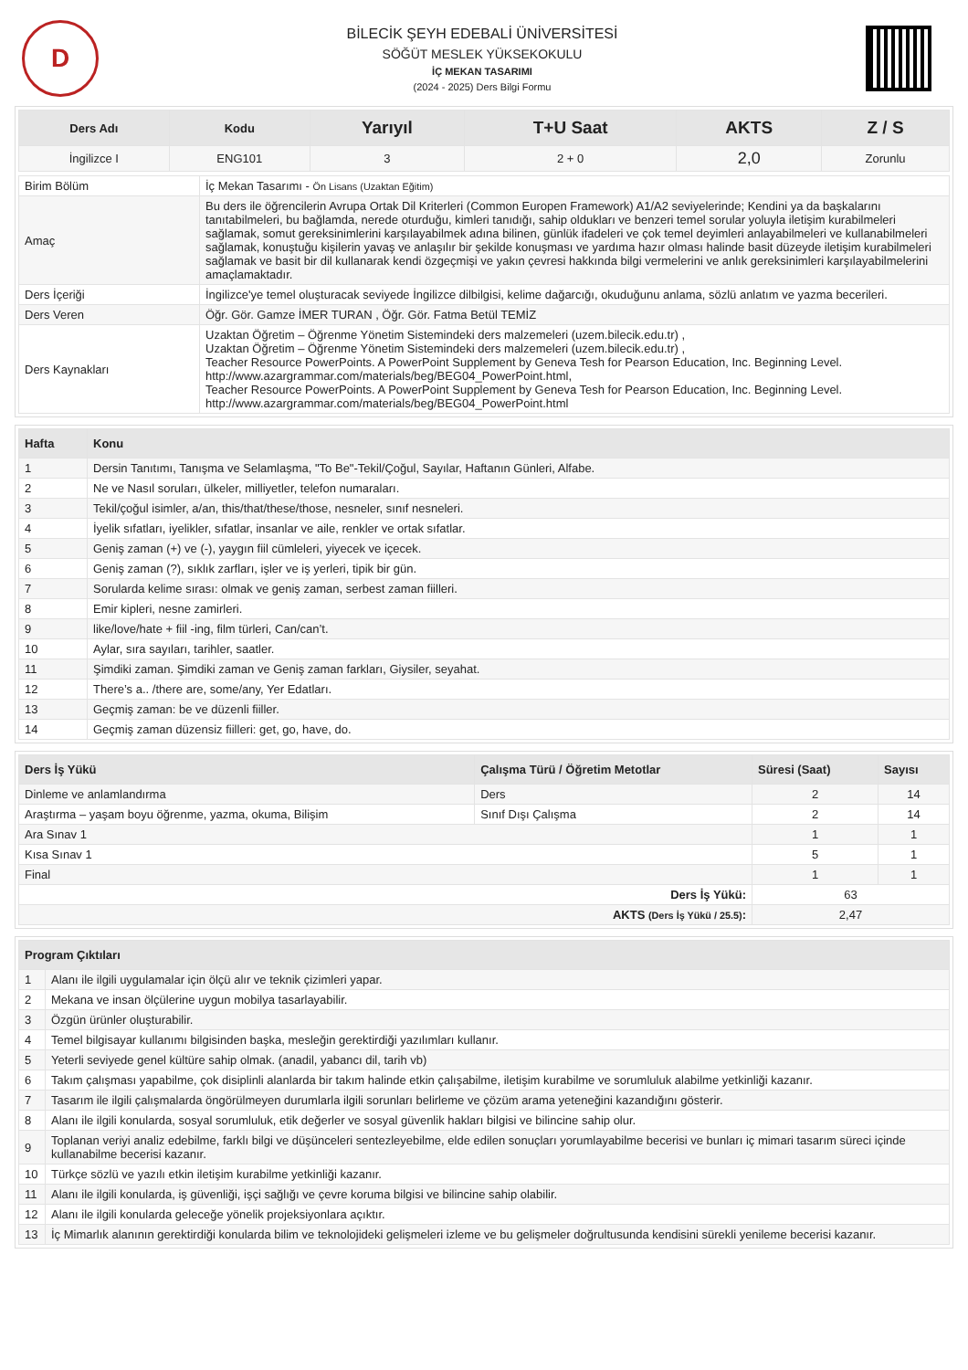D
BİLECİK ŞEYH EDEBALİ ÜNİVERSİTESİ
SÖĞÜT MESLEK YÜKSEKOKULU
İÇ MEKAN TASARIMI
(2024 - 2025) Ders Bilgi Formu
| Ders Adı | Kodu | Yarıyıl | T+U Saat | AKTS | Z / S |
| --- | --- | --- | --- | --- | --- |
| İngilizce I | ENG101 | 3 | 2 + 0 | 2,0 | Zorunlu |
| Birim Bölüm | İç Mekan Tasarımı - Ön Lisans (Uzaktan Eğitim) |
| Amaç | Bu ders ile öğrencilerin Avrupa Ortak Dil Kriterleri (Common Europen Framework) A1/A2 seviyelerinde; Kendini ya da başkalarını tanıtabilmeleri, bu bağlamda, nerede oturduğu, kimleri tanıdığı, sahip oldukları ve benzeri temel sorular yoluyla iletişim kurabilmeleri sağlamak, somut gereksinimlerini karşılayabilmek adına bilinen, günlük ifadeleri ve çok temel deyimleri anlayabilmeleri ve kullanabilmeleri sağlamak, konuştuğu kişilerin yavaş ve anlaşılır bir şekilde konuşması ve yardıma hazır olması halinde basit düzeyde iletişim kurabilmeleri sağlamak ve basit bir dil kullanarak kendi özgeçmişi ve yakın çevresi hakkında bilgi vermelerini ve anlık gereksinimleri karşılayabilmelerini amaçlamaktadır. |
| Ders İçeriği | İngilizce'ye temel oluşturacak seviyede İngilizce dilbilgisi, kelime dağarcığı, okuduğunu anlama, sözlü anlatım ve yazma becerileri. |
| Ders Veren | Öğr. Gör. Gamze İMER TURAN , Öğr. Gör. Fatma Betül TEMİZ |
| Ders Kaynakları | Uzaktan Öğretim – Öğrenme Yönetim Sistemindeki ders malzemeleri (uzem.bilecik.edu.tr) , Uzaktan Öğretim – Öğrenme Yönetim Sistemindeki ders malzemeleri (uzem.bilecik.edu.tr) , Teacher Resource PowerPoints. A PowerPoint Supplement by Geneva Tesh for Pearson Education, Inc. Beginning Level. http://www.azargrammar.com/materials/beg/BEG04_PowerPoint.html, Teacher Resource PowerPoints. A PowerPoint Supplement by Geneva Tesh for Pearson Education, Inc. Beginning Level. http://www.azargrammar.com/materials/beg/BEG04_PowerPoint.html |
| Hafta | Konu |
| --- | --- |
| 1 | Dersin Tanıtımı, Tanışma ve Selamlaşma, "To Be"-Tekil/Çoğul, Sayılar, Haftanın Günleri, Alfabe. |
| 2 | Ne ve Nasıl soruları, ülkeler, milliyetler, telefon numaraları. |
| 3 | Tekil/çoğul isimler, a/an, this/that/these/those, nesneler, sınıf nesneleri. |
| 4 | İyelik sıfatları, iyelikler, sıfatlar, insanlar ve aile, renkler ve ortak sıfatlar. |
| 5 | Geniş zaman (+) ve (-), yaygın fiil cümleleri, yiyecek ve içecek. |
| 6 | Geniş zaman (?), sıklık zarfları, işler ve iş yerleri, tipik bir gün. |
| 7 | Sorularda kelime sırası: olmak ve geniş zaman, serbest zaman fiilleri. |
| 8 | Emir kipleri, nesne zamirleri. |
| 9 | like/love/hate + fiil -ing, film türleri, Can/can’t. |
| 10 | Aylar, sıra sayıları, tarihler, saatler. |
| 11 | Şimdiki zaman. Şimdiki zaman ve Geniş zaman farkları, Giysiler, seyahat. |
| 12 | There’s a.. /there are, some/any, Yer Edatları. |
| 13 | Geçmiş zaman: be ve düzenli fiiller. |
| 14 | Geçmiş zaman düzensiz fiilleri: get, go, have, do. |
| Ders İş Yükü | Çalışma Türü / Öğretim Metotlar | Süresi (Saat) | Sayısı |
| --- | --- | --- | --- |
| Dinleme ve anlamlandırma | Ders | 2 | 14 |
| Araştırma – yaşam boyu öğrenme, yazma, okuma, Bilişim | Sınıf Dışı Çalışma | 2 | 14 |
| Ara Sınav 1 | | 1 | 1 |
| Kısa Sınav 1 | | 5 | 1 |
| Final | | 1 | 1 |
| Ders İş Yükü: | | 63 | |
| AKTS (Ders İş Yükü / 25.5) : | | 2,47 | |
| Program Çıktıları | |
| --- | --- |
| 1 | Alanı ile ilgili uygulamalar için ölçü alır ve teknik çizimleri yapar. |
| 2 | Mekana ve insan ölçülerine uygun mobilya tasarlayabilir. |
| 3 | Özgün ürünler oluşturabilir. |
| 4 | Temel bilgisayar kullanımı bilgisinden başka, mesleğin gerektirdiği yazılımları kullanır. |
| 5 | Yeterli seviyede genel kültüre sahip olmak. (anadil, yabancı dil, tarih vb) |
| 6 | Takım çalışması yapabilme, çok disiplinli alanlarda bir takım halinde etkin çalışabilme, iletişim kurabilme ve sorumluluk alabilme yetkinliği kazanır. |
| 7 | Tasarım ile ilgili çalışmalarda öngörülmeyen durumlarla ilgili sorunları belirleme ve çözüm arama yeteneğini kazandığını gösterir. |
| 8 | Alanı ile ilgili konularda, sosyal sorumluluk, etik değerler ve sosyal güvenlik hakları bilgisi ve bilincine sahip olur. |
| 9 | Toplanan veriyi analiz edebilme, farklı bilgi ve düşünceleri sentezleyebilme, elde edilen sonuçları yorumlayabilme becerisi ve bunları iç mimari tasarım süreci içinde kullanabilme becerisi kazanır. |
| 10 | Türkçe sözlü ve yazılı etkin iletişim kurabilme yetkinliği kazanır. |
| 11 | Alanı ile ilgili konularda, iş güvenliği, işçi sağlığı ve çevre koruma bilgisi ve bilincine sahip olabilir. |
| 12 | Alanı ile ilgili konularda geleceğe yönelik projeksiyonlara açıktır. |
| 13 | İç Mimarlık alanının gerektirdiği konularda bilim ve teknolojideki gelişmeleri izleme ve bu gelişmeler doğrultusunda kendisini sürekli yenileme becerisi kazanır. |